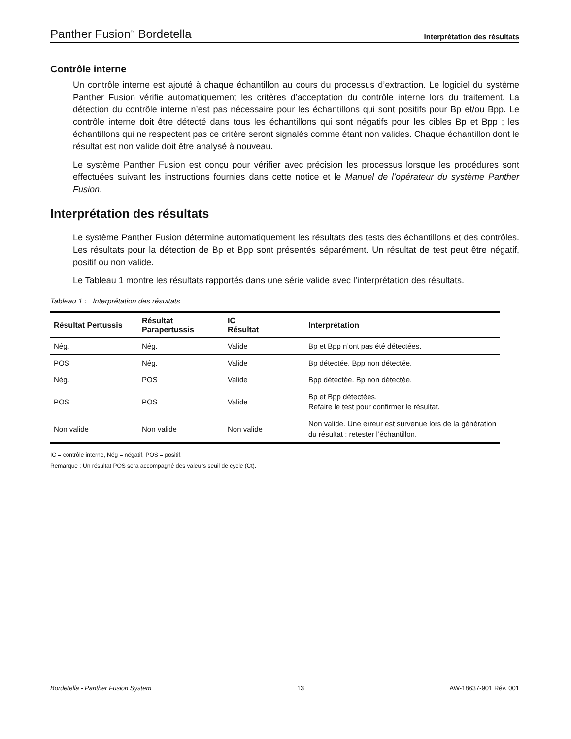Panther Fusion<sup>™</sup> Bordetella Interprétation des résultats
Contrôle interne
Un contrôle interne est ajouté à chaque échantillon au cours du processus d’extraction. Le logiciel du système Panther Fusion vérifie automatiquement les critères d’acceptation du contrôle interne lors du traitement. La détection du contrôle interne n’est pas nécessaire pour les échantillons qui sont positifs pour Bp et/ou Bpp. Le contrôle interne doit être détecté dans tous les échantillons qui sont négatifs pour les cibles Bp et Bpp ; les échantillons qui ne respectent pas ce critère seront signalés comme étant non valides. Chaque échantillon dont le résultat est non valide doit être analysé à nouveau.
Le système Panther Fusion est conçu pour vérifier avec précision les processus lorsque les procédures sont effectuées suivant les instructions fournies dans cette notice et le Manuel de l’opérateur du système Panther Fusion.
Interprétation des résultats
Le système Panther Fusion détermine automatiquement les résultats des tests des échantillons et des contrôles. Les résultats pour la détection de Bp et Bpp sont présentés séparément. Un résultat de test peut être négatif, positif ou non valide.
Le Tableau 1 montre les résultats rapportés dans une série valide avec l’interprétation des résultats.
Tableau 1 : Interprétation des résultats
| Résultat Pertussis | Résultat Parapertussis | IC Résultat | Interprétation |
| --- | --- | --- | --- |
| Nég. | Nég. | Valide | Bp et Bpp n’ont pas été détectées. |
| POS | Nég. | Valide | Bp détectée. Bpp non détectée. |
| Nég. | POS | Valide | Bpp détectée. Bp non détectée. |
| POS | POS | Valide | Bp et Bpp détectées. Refaire le test pour confirmer le résultat. |
| Non valide | Non valide | Non valide | Non valide. Une erreur est survenue lors de la génération du résultat ; retester l’échantillon. |
IC = contrôle interne, Nég = négatif, POS = positif.
Remarque : Un résultat POS sera accompagné des valeurs seuil de cycle (Ct).
Bordetella - Panther Fusion System 13 AW-18637-901 Rév. 001